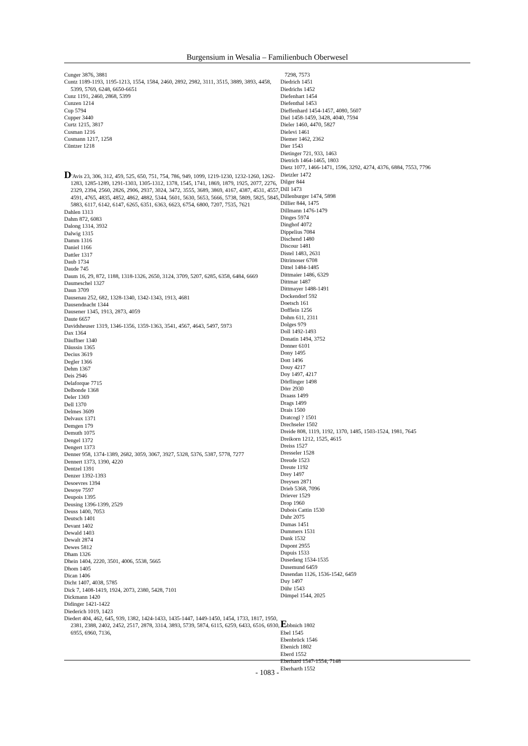Burgensium in Wesalia – Familienbuch Oberwesel
Cunger 3876, 3881
Cuntz 1189-1193, 1195-1213, 1554, 1584, 2460, 2892, 2982, 3111, 3515, 3889, 3893, 4458, 5399, 5769, 6248, 6650-6651
Cunz 1191, 2460, 2868, 5399
Cunzen 1214
Cup 5794
Cupper 3440
Curtz 1215, 3817
Cusman 1216
Cusmann 1217, 1258
Cüntzer 1218
D'Avis 23, 306, 312, 459, 525, 650, 751, 754, 786, 949, 1099, 1219-1230, 1232-1260, 1262-1283, 1285-1289, 1291-1303, 1305-1312, 1378, 1545, 1741, 1869, 1879, 1925, 2077, 2276, 2329, 2394, 2560, 2826, 2906, 2937, 3024, 3472, 3555, 3689, 3869, 4167, 4387, 4531, 4557, 4591, 4765, 4835, 4852, 4862, 4882, 5344, 5601, 5630, 5653, 5666, 5738, 5809, 5825, 5845, 5883, 6117, 6142, 6147, 6265, 6351, 6363, 6623, 6754, 6800, 7207, 7535, 7621
Dahlen 1313
Dahm 872, 6083
Dalong 1314, 3932
Dalwig 1315
Damm 1316
Daniel 1166
Dattler 1317
Daub 1734
Daude 745
Daum 16, 29, 872, 1188, 1318-1326, 2650, 3124, 3709, 5207, 6285, 6358, 6484, 6669
Daumeschel 1327
Daun 3709
Dausenau 252, 682, 1328-1340, 1342-1343, 1913, 4681
Dausendnacht 1344
Dausener 1345, 1913, 2873, 4059
Daute 6657
Davidsheuser 1319, 1346-1356, 1359-1363, 3541, 4567, 4643, 5497, 5973
Dax 1364
Däuffner 1340
Däussin 1365
Decius 3619
Degler 1366
Dehm 1367
Deis 2946
Delaforque 7715
Delbonde 1368
Deler 1369
Dell 1370
Delmes 3609
Delvaux 1371
Demgen 179
Demuth 1075
Dengel 1372
Dengert 1373
Denner 958, 1374-1389, 2682, 3059, 3067, 3927, 5328, 5376, 5387, 5778, 7277
Dennert 1373, 1390, 4220
Dentzel 1391
Denzer 1392-1393
Desoevres 1394
Desoye 7597
Deupois 1395
Deusing 1396-1399, 2529
Deuss 1400, 7053
Deutsch 1401
Devant 1402
Dewald 1403
Dewalt 2874
Dewes 5812
Dham 1326
Dhein 1404, 2220, 3501, 4006, 5538, 5665
Dhom 1405
Dican 1406
Dicht 1407, 4038, 5785
Dick 7, 1408-1419, 1924, 2073, 2380, 5428, 7101
Dickmann 1420
Didinger 1421-1422
Diederich 1019, 1423
Diedert 404, 462, 645, 939, 1382, 1424-1433, 1435-1447, 1449-1450, 1454, 1733, 1817, 1950, 2381, 2388, 2402, 2452, 2517, 2878, 3314, 3893, 5739, 5874, 6115, 6259, 6433, 6516, 6930, 6955, 6960, 7136,
7298, 7573
Diedrich 1451
Diedrichs 1452
Diefenhart 1454
Diefenthal 1453
Dieffenhard 1454-1457, 4080, 5607
Diel 1458-1459, 3428, 4040, 7594
Dieler 1460, 4470, 5827
Dielevi 1461
Diemer 1462, 2362
Dier 1543
Dietinger 721, 933, 1463
Dietrich 1464-1465, 1803
Dietz 1077, 1466-1471, 1596, 3292, 4274, 4376, 6884, 7553, 7796
Dietzler 1472
Dilger 844
Dill 1473
Dillenburger 1474, 5898
Dillier 844, 1475
Dillmann 1476-1479
Dinges 5974
Dinghof 4072
Dippelius 7084
Dischend 1480
Discour 1481
Distel 1483, 2631
Ditrimoser 6708
Dittel 1484-1485
Dittmaier 1486, 6329
Dittmar 1487
Dittmayer 1488-1491
Dockendorf 592
Doetsch 161
Dofflein 1256
Dohm 611, 2311
Dolges 979
Doll 1492-1493
Donatin 1494, 3752
Donner 6101
Dony 1495
Dott 1496
Douy 4217
Doy 1497, 4217
Dörflinger 1498
Dörr 2930
Draass 1499
Drags 1499
Drais 1500
Dratcogl ? 1501
Drechseler 1502
Dreide 808, 1119, 1192, 1370, 1485, 1503-1524, 1981, 7645
Dreikorn 1212, 1525, 4615
Dreiss 1527
Dresseler 1528
Dreude 1523
Dreute 1192
Drey 1497
Dreysen 2871
Drieb 5368, 7096
Driever 1529
Drop 1960
Dubois Cattin 1530
Duhr 2075
Dumas 1451
Dummers 1531
Dunk 1532
Dupont 2955
Dupuis 1533
Dusedang 1534-1535
Dusemund 6459
Dusendan 1126, 1536-1542, 6459
Duy 1497
Dühr 1543
Dümpel 1544, 2025
Ebbnich 1802
Ebel 1545
Ebenbrück 1546
Ebenich 1802
Eberd 1552
Eberhard 1547-1554, 7148
Eberharth 1552
- 1083 -